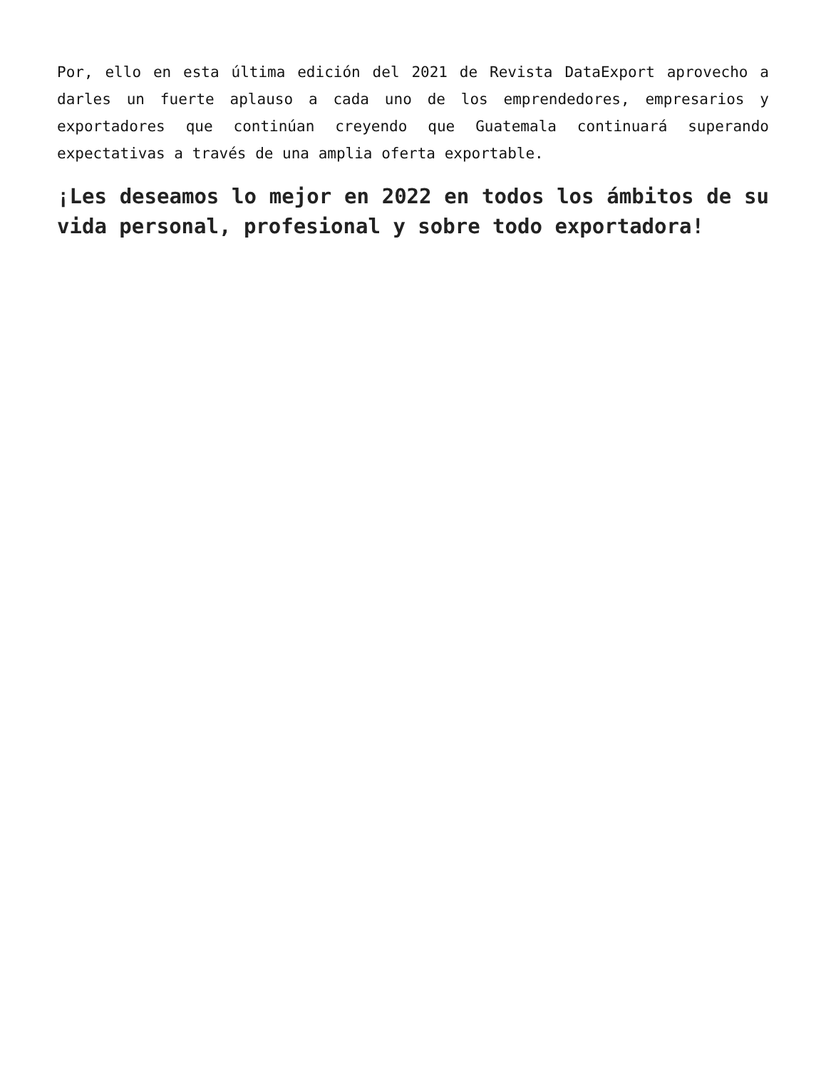Por, ello en esta última edición del 2021 de Revista DataExport aprovecho a darles un fuerte aplauso a cada uno de los emprendedores, empresarios y exportadores que continúan creyendo que Guatemala continuará superando expectativas a través de una amplia oferta exportable.
¡Les deseamos lo mejor en 2022 en todos los ámbitos de su vida personal, profesional y sobre todo exportadora!